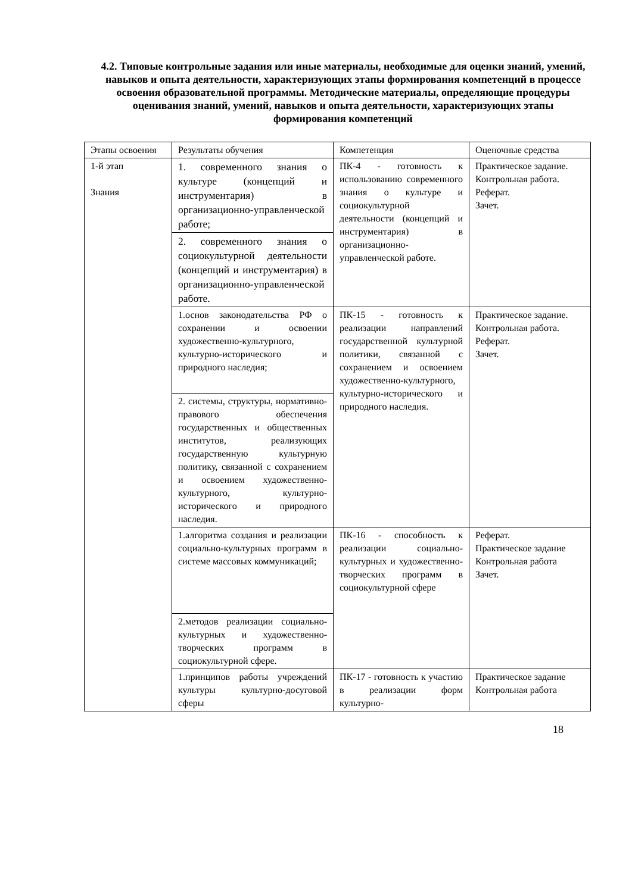4.2. Типовые контрольные задания или иные материалы, необходимые для оценки знаний, умений, навыков и опыта деятельности, характеризующих этапы формирования компетенций в процессе освоения образовательной программы. Методические материалы, определяющие процедуры оценивания знаний, умений, навыков и опыта деятельности, характеризующих этапы формирования компетенций
| Этапы освоения | Результаты обучения | Компетенция | Оценочные средства |
| 1-й этап Знания | 1. современного знания о культуре (концепций и инструментария) в организационно-управленческой работе; | ПК-4 - готовность к использованию современного знания о культуре и социокультурной деятельности (концепций и инструментария) в организационно-управленческой работе. | Практическое задание. Контрольная работа. Реферат. Зачет. |
| | 2. современного знания о социокультурной деятельности (концепций и инструментария) в организационно-управленческой работе. | | |
| | 1.основ законодательства РФ о сохранении и освоении художественно-культурного, культурно-исторического и природного наследия; | ПК-15 - готовность к реализации направлений государственной культурной политики, связанной с сохранением и освоением художественно-культурного, культурно-исторического и природного наследия. | Практическое задание. Контрольная работа. Реферат. Зачет. |
| | 2. системы, структуры, нормативно-правового обеспечения государственных и общественных институтов, реализующих государственную культурную политику, связанной с сохранением и освоением художественно-культурного, культурно-исторического и природного наследия. | | |
| | 1.алгоритма создания и реализации социально-культурных программ в системе массовых коммуникаций; | ПК-16 - способность к реализации социально-культурных и художественно-творческих программ в социокультурной сфере | Реферат. Практическое задание Контрольная работа Зачет. |
| | 2.методов реализации социально-культурных и художественно-творческих программ в социокультурной сфере. | | |
| | 1.принципов работы учреждений культуры культурно-досуговой сферы | ПК-17 - готовность к участию в реализации форм культурно- | Практическое задание Контрольная работа |
18